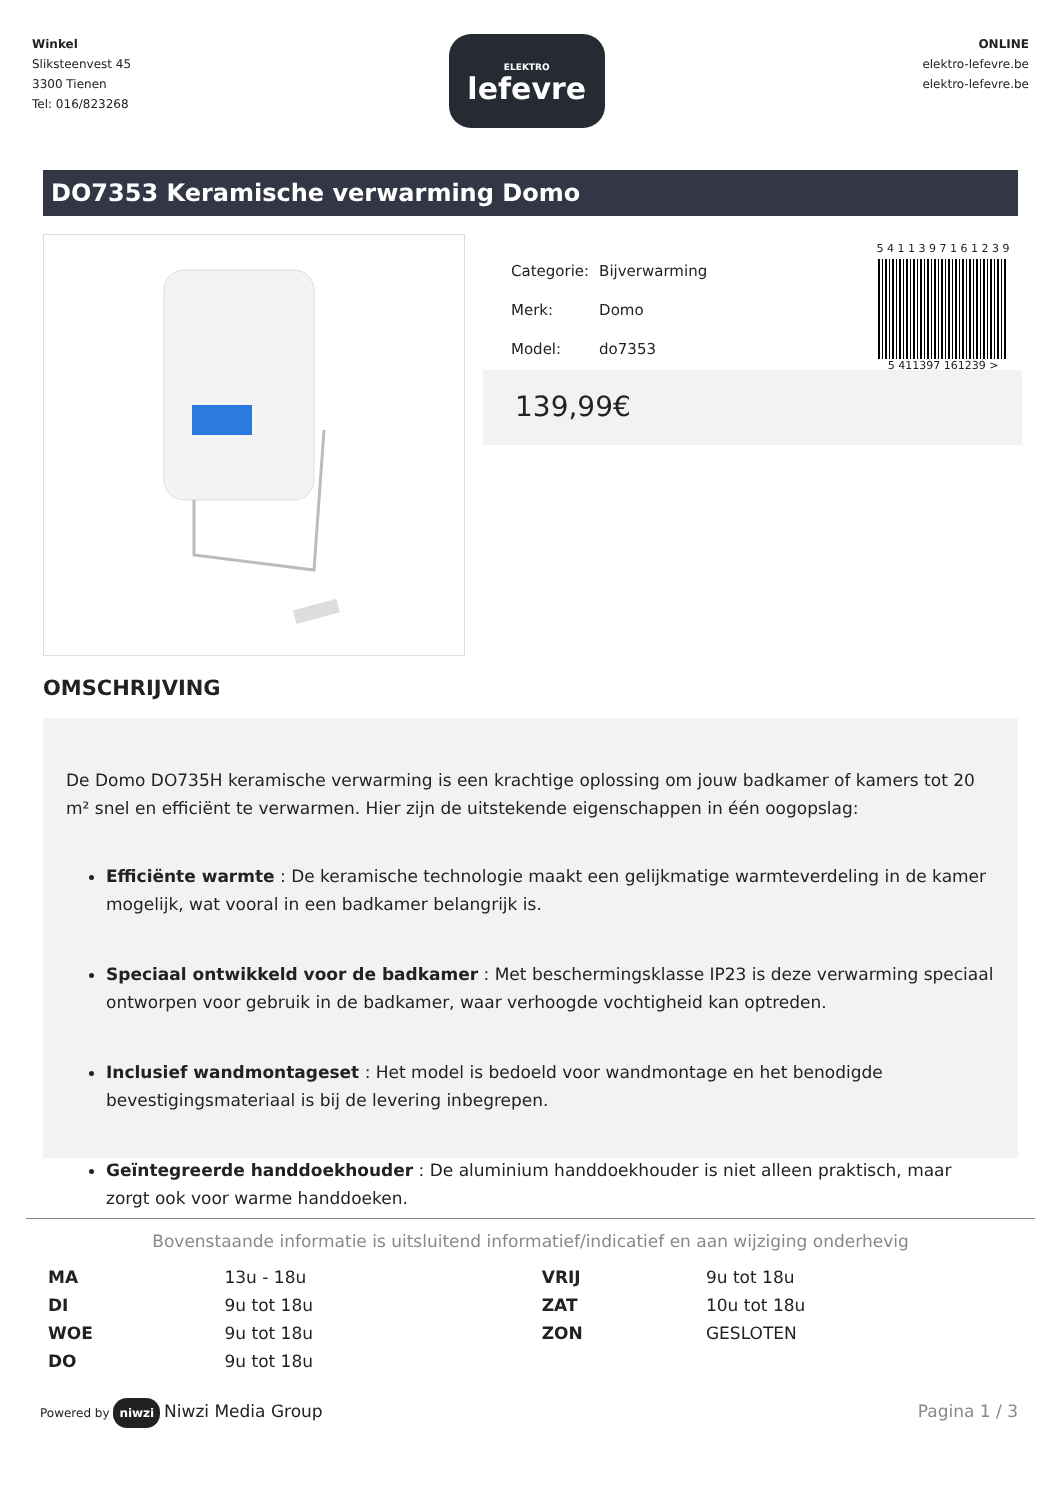Winkel
Sliksteenvest 45
3300 Tienen
Tel: 016/823268
ELEKTRO
lefevre
ONLINE
elektro-lefevre.be
elektro-lefevre.be
DO7353 Keramische verwarming Domo
| Categorie: | Bijverwarming |
| Merk: | Domo |
| Model: | do7353 |
5 4 1 1 3 9 7 1 6 1 2 3 9
5 411397 161239 >
139,99€
OMSCHRIJVING
De Domo DO735H keramische verwarming is een krachtige oplossing om jouw badkamer of kamers tot 20 m² snel en efficiënt te verwarmen. Hier zijn de uitstekende eigenschappen in één oogopslag:
Efficiënte warmte : De keramische technologie maakt een gelijkmatige warmteverdeling in de kamer mogelijk, wat vooral in een badkamer belangrijk is.
Speciaal ontwikkeld voor de badkamer : Met beschermingsklasse IP23 is deze verwarming speciaal ontworpen voor gebruik in de badkamer, waar verhoogde vochtigheid kan optreden.
Inclusief wandmontageset : Het model is bedoeld voor wandmontage en het benodigde bevestigingsmateriaal is bij de levering inbegrepen.
Geïntegreerde handdoekhouder : De aluminium handdoekhouder is niet alleen praktisch, maar zorgt ook voor warme handdoeken.
Bovenstaande informatie is uitsluitend informatief/indicatief en aan wijziging onderhevig
| MA | 13u - 18u | VRIJ | 9u tot 18u |
| DI | 9u tot 18u | ZAT | 10u tot 18u |
| WOE | 9u tot 18u | ZON | GESLOTEN |
| DO | 9u tot 18u | | |
Powered by niwzi Niwzi Media Group
Pagina 1 / 3